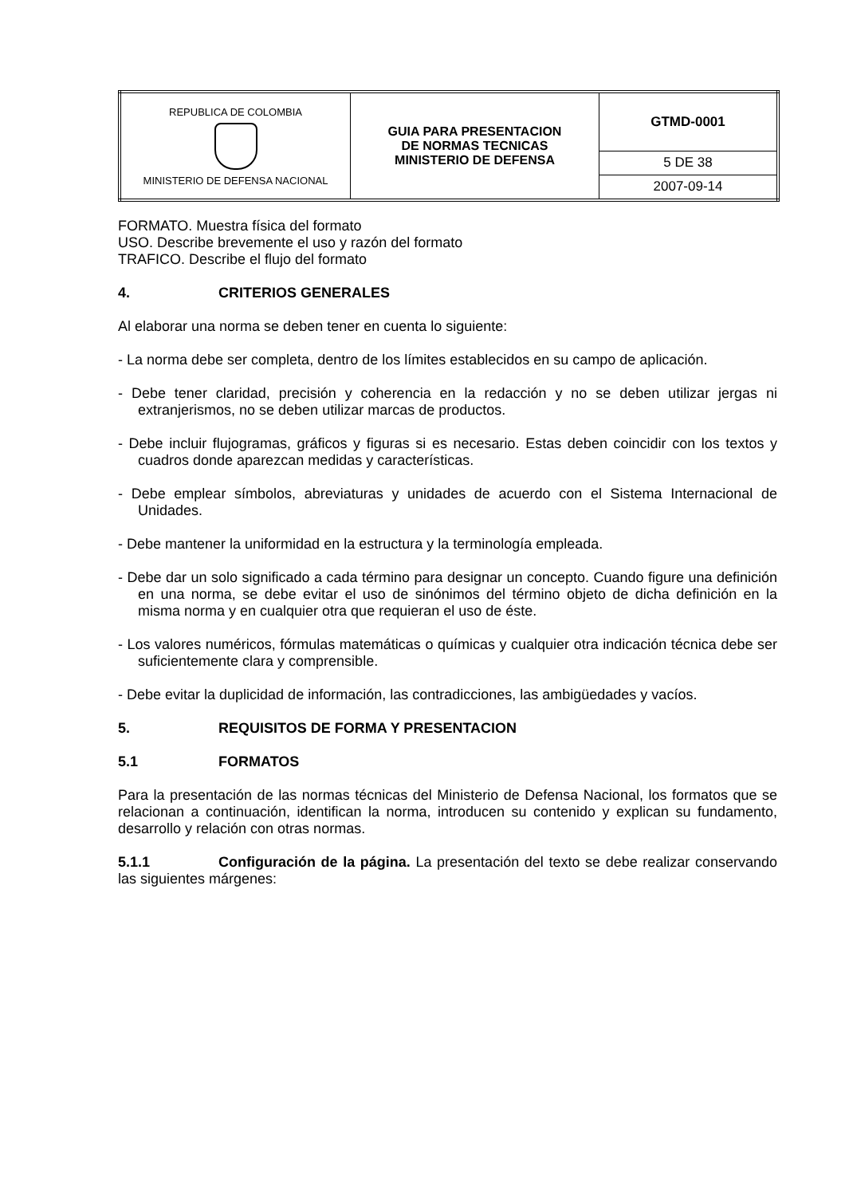| REPUBLICA DE COLOMBIA MINISTERIO DE DEFENSA NACIONAL | GUIA PARA PRESENTACION DE NORMAS TECNICAS MINISTERIO DE DEFENSA | GTMD-0001 |
| | | 5 DE 38 |
| | | 2007-09-14 |
FORMATO. Muestra física del formato
USO. Describe brevemente el uso y razón del formato
TRAFICO. Describe el flujo del formato
4. CRITERIOS GENERALES
Al elaborar una norma se deben tener en cuenta lo siguiente:
- La norma debe ser completa, dentro de los límites establecidos en su campo de aplicación.
- Debe tener claridad, precisión y coherencia en la redacción y no se deben utilizar jergas ni extranjerismos, no se deben utilizar marcas de productos.
- Debe incluir flujogramas, gráficos y figuras si es necesario. Estas deben coincidir con los textos y cuadros donde aparezcan medidas y características.
- Debe emplear símbolos, abreviaturas y unidades de acuerdo con el Sistema Internacional de Unidades.
- Debe mantener la uniformidad en la estructura y la terminología empleada.
- Debe dar un solo significado a cada término para designar un concepto. Cuando figure una definición en una norma, se debe evitar el uso de sinónimos del término objeto de dicha definición en la misma norma y en cualquier otra que requieran el uso de éste.
- Los valores numéricos, fórmulas matemáticas o químicas y cualquier otra indicación técnica debe ser suficientemente clara y comprensible.
- Debe evitar la duplicidad de información, las contradicciones, las ambigüedades y vacíos.
5. REQUISITOS DE FORMA Y PRESENTACION
5.1 FORMATOS
Para la presentación de las normas técnicas del Ministerio de Defensa Nacional, los formatos que se relacionan a continuación, identifican la norma, introducen su contenido y explican su fundamento, desarrollo y relación con otras normas.
5.1.1 Configuración de la página. La presentación del texto se debe realizar conservando las siguientes márgenes: